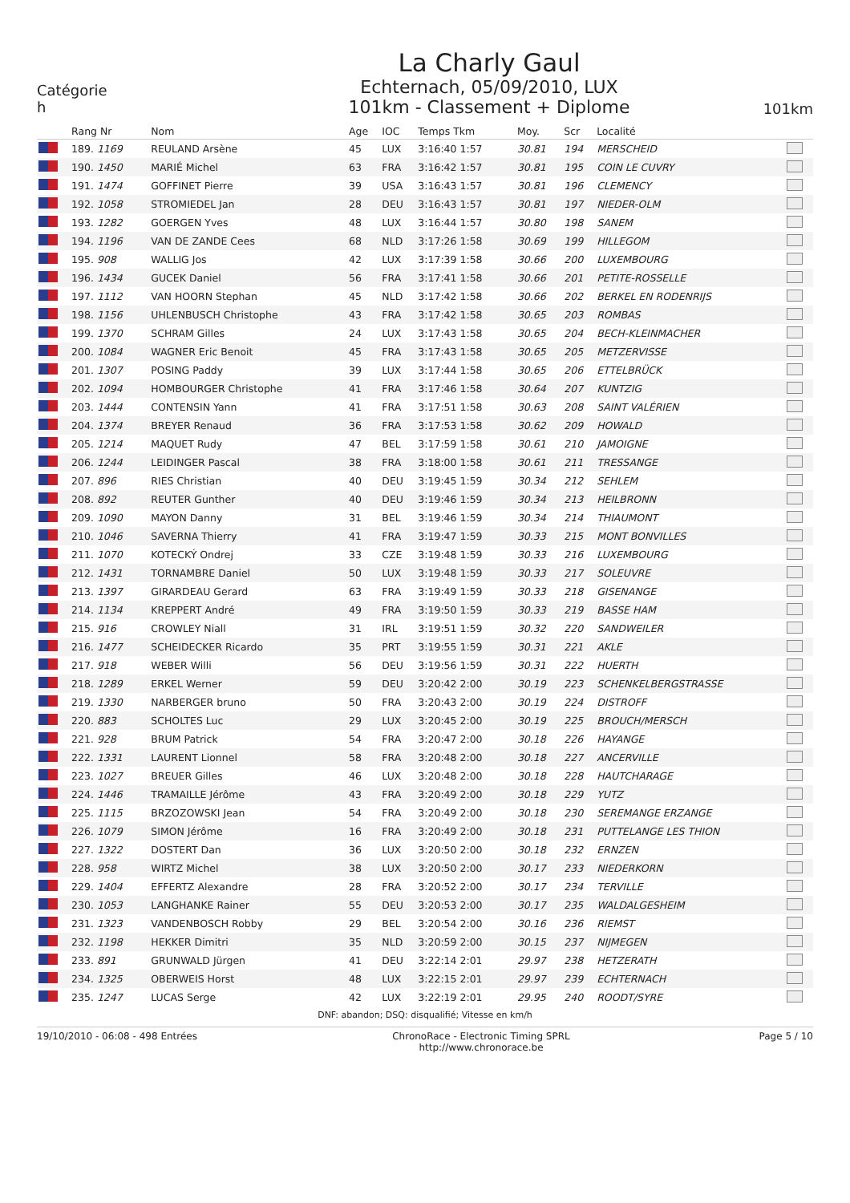Catégorie
h
La Charly Gaul
Echternach, 05/09/2010, LUX
101km - Classement + Diplome
101km
| | Rang Nr | Nom | Age | IOC | Temps Tkm | Moy. | Scr | Localité | |
| --- | --- | --- | --- | --- | --- | --- | --- | --- | --- |
| | 189. 1169 | REULAND Arsène | 45 | LUX | 3:16:40 1:57 | 30.81 | 194 | MERSCHEID | |
| | 190. 1450 | MARIÉ Michel | 63 | FRA | 3:16:42 1:57 | 30.81 | 195 | COIN LE CUVRY | |
| | 191. 1474 | GOFFINET Pierre | 39 | USA | 3:16:43 1:57 | 30.81 | 196 | CLEMENCY | |
| | 192. 1058 | STROMIEDEL Jan | 28 | DEU | 3:16:43 1:57 | 30.81 | 197 | NIEDER-OLM | |
| | 193. 1282 | GOERGEN Yves | 48 | LUX | 3:16:44 1:57 | 30.80 | 198 | SANEM | |
| | 194. 1196 | VAN DE ZANDE Cees | 68 | NLD | 3:17:26 1:58 | 30.69 | 199 | HILLEGOM | |
| | 195. 908 | WALLIG Jos | 42 | LUX | 3:17:39 1:58 | 30.66 | 200 | LUXEMBOURG | |
| | 196. 1434 | GUCEK Daniel | 56 | FRA | 3:17:41 1:58 | 30.66 | 201 | PETITE-ROSSELLE | |
| | 197. 1112 | VAN HOORN Stephan | 45 | NLD | 3:17:42 1:58 | 30.66 | 202 | BERKEL EN RODENRIJS | |
| | 198. 1156 | UHLENBUSCH Christophe | 43 | FRA | 3:17:42 1:58 | 30.65 | 203 | ROMBAS | |
| | 199. 1370 | SCHRAM Gilles | 24 | LUX | 3:17:43 1:58 | 30.65 | 204 | BECH-KLEINMACHER | |
| | 200. 1084 | WAGNER Eric Benoit | 45 | FRA | 3:17:43 1:58 | 30.65 | 205 | METZERVISSE | |
| | 201. 1307 | POSING Paddy | 39 | LUX | 3:17:44 1:58 | 30.65 | 206 | ETTELBRÜCK | |
| | 202. 1094 | HOMBOURGER Christophe | 41 | FRA | 3:17:46 1:58 | 30.64 | 207 | KUNTZIG | |
| | 203. 1444 | CONTENSIN Yann | 41 | FRA | 3:17:51 1:58 | 30.63 | 208 | SAINT VALÉRIEN | |
| | 204. 1374 | BREYER Renaud | 36 | FRA | 3:17:53 1:58 | 30.62 | 209 | HOWALD | |
| | 205. 1214 | MAQUET Rudy | 47 | BEL | 3:17:59 1:58 | 30.61 | 210 | JAMOIGNE | |
| | 206. 1244 | LEIDINGER Pascal | 38 | FRA | 3:18:00 1:58 | 30.61 | 211 | TRESSANGE | |
| | 207. 896 | RIES Christian | 40 | DEU | 3:19:45 1:59 | 30.34 | 212 | SEHLEM | |
| | 208. 892 | REUTER Gunther | 40 | DEU | 3:19:46 1:59 | 30.34 | 213 | HEILBRONN | |
| | 209. 1090 | MAYON Danny | 31 | BEL | 3:19:46 1:59 | 30.34 | 214 | THIAUMONT | |
| | 210. 1046 | SAVERNA Thierry | 41 | FRA | 3:19:47 1:59 | 30.33 | 215 | MONT BONVILLES | |
| | 211. 1070 | KOTECKÝ Ondrej | 33 | CZE | 3:19:48 1:59 | 30.33 | 216 | LUXEMBOURG | |
| | 212. 1431 | TORNAMBRE Daniel | 50 | LUX | 3:19:48 1:59 | 30.33 | 217 | SOLEUVRE | |
| | 213. 1397 | GIRARDEAU Gerard | 63 | FRA | 3:19:49 1:59 | 30.33 | 218 | GISENANGE | |
| | 214. 1134 | KREPPERT André | 49 | FRA | 3:19:50 1:59 | 30.33 | 219 | BASSE HAM | |
| | 215. 916 | CROWLEY Niall | 31 | IRL | 3:19:51 1:59 | 30.32 | 220 | SANDWEILER | |
| | 216. 1477 | SCHEIDECKER Ricardo | 35 | PRT | 3:19:55 1:59 | 30.31 | 221 | AKLE | |
| | 217. 918 | WEBER Willi | 56 | DEU | 3:19:56 1:59 | 30.31 | 222 | HUERTH | |
| | 218. 1289 | ERKEL Werner | 59 | DEU | 3:20:42 2:00 | 30.19 | 223 | SCHENKELBERGSTRASSE | |
| | 219. 1330 | NARBERGER bruno | 50 | FRA | 3:20:43 2:00 | 30.19 | 224 | DISTROFF | |
| | 220. 883 | SCHOLTES Luc | 29 | LUX | 3:20:45 2:00 | 30.19 | 225 | BROUCH/MERSCH | |
| | 221. 928 | BRUM Patrick | 54 | FRA | 3:20:47 2:00 | 30.18 | 226 | HAYANGE | |
| | 222. 1331 | LAURENT Lionnel | 58 | FRA | 3:20:48 2:00 | 30.18 | 227 | ANCERVILLE | |
| | 223. 1027 | BREUER Gilles | 46 | LUX | 3:20:48 2:00 | 30.18 | 228 | HAUTCHARAGE | |
| | 224. 1446 | TRAMAILLE Jérôme | 43 | FRA | 3:20:49 2:00 | 30.18 | 229 | YUTZ | |
| | 225. 1115 | BRZOZOWSKI Jean | 54 | FRA | 3:20:49 2:00 | 30.18 | 230 | SEREMANGE ERZANGE | |
| | 226. 1079 | SIMON Jérôme | 16 | FRA | 3:20:49 2:00 | 30.18 | 231 | PUTTELANGE LES THION | |
| | 227. 1322 | DOSTERT Dan | 36 | LUX | 3:20:50 2:00 | 30.18 | 232 | ERNZEN | |
| | 228. 958 | WIRTZ Michel | 38 | LUX | 3:20:50 2:00 | 30.17 | 233 | NIEDERKORN | |
| | 229. 1404 | EFFERTZ Alexandre | 28 | FRA | 3:20:52 2:00 | 30.17 | 234 | TERVILLE | |
| | 230. 1053 | LANGHANKE Rainer | 55 | DEU | 3:20:53 2:00 | 30.17 | 235 | WALDALGESHEIM | |
| | 231. 1323 | VANDENBOSCH Robby | 29 | BEL | 3:20:54 2:00 | 30.16 | 236 | RIEMST | |
| | 232. 1198 | HEKKER Dimitri | 35 | NLD | 3:20:59 2:00 | 30.15 | 237 | NIJMEGEN | |
| | 233. 891 | GRUNWALD Jürgen | 41 | DEU | 3:22:14 2:01 | 29.97 | 238 | HETZERATH | |
| | 234. 1325 | OBERWEIS Horst | 48 | LUX | 3:22:15 2:01 | 29.97 | 239 | ECHTERNACH | |
| | 235. 1247 | LUCAS Serge | 42 | LUX | 3:22:19 2:01 | 29.95 | 240 | ROODT/SYRE | |
DNF: abandon; DSQ: disqualifié; Vitesse en km/h
19/10/2010 - 06:08 - 498 Entrées ChronoRace - Electronic Timing SPRL
http://www.chronorace.be
Page 5 / 10